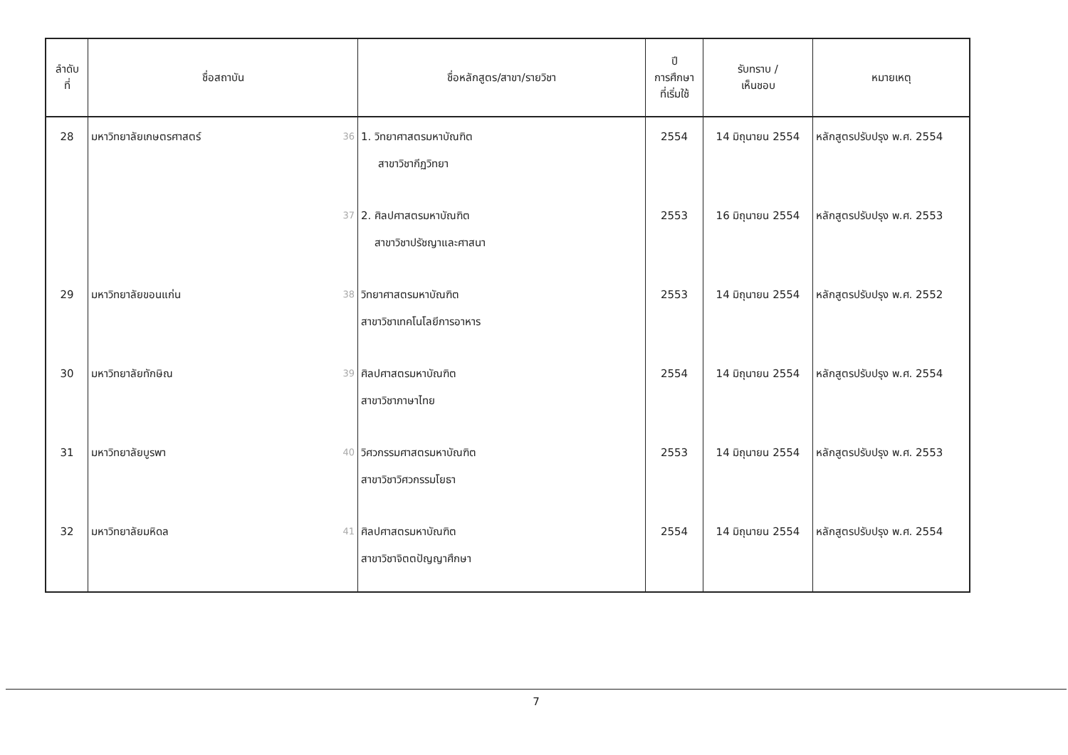| ลำดับ ที่ | ชื่อสถาบัน | ชื่อหลักสูตร/สาขา/รายวิชา | ปี การศึกษา ที่เริ่มใช้ | รับทราบ / เห็นชอบ | หมายเหตุ |
| --- | --- | --- | --- | --- | --- |
| 28 | มหาวิทยาลัยเกษตรศาสตร์ 36 | 1. วิทยาศาสตรมหาบัณฑิต สาขาวิชากีฏวิทยา | 2554 | 14 มิถุนายน 2554 | หลักสูตรปรับปรุง พ.ศ. 2554 |
| | 37 | 2. ศิลปศาสตรมหาบัณฑิต สาขาวิชาปรัชญาและศาสนา | 2553 | 16 มิถุนายน 2554 | หลักสูตรปรับปรุง พ.ศ. 2553 |
| 29 | มหาวิทยาลัยขอนแก่น 38 | วิทยาศาสตรมหาบัณฑิต สาขาวิชาเทคโนโลยีการอาหาร | 2553 | 14 มิถุนายน 2554 | หลักสูตรปรับปรุง พ.ศ. 2552 |
| 30 | มหาวิทยาลัยทักษิณ 39 | ศิลปศาสตรมหาบัณฑิต สาขาวิชาภาษาไทย | 2554 | 14 มิถุนายน 2554 | หลักสูตรปรับปรุง พ.ศ. 2554 |
| 31 | มหาวิทยาลัยบูรพา 40 | วิศวกรรมศาสตรมหาบัณฑิต สาขาวิชาวิศวกรรมโยธา | 2553 | 14 มิถุนายน 2554 | หลักสูตรปรับปรุง พ.ศ. 2553 |
| 32 | มหาวิทยาลัยมหิดล 41 | ศิลปศาสตรมหาบัณฑิต สาขาวิชาจิตตปัญญาศึกษา | 2554 | 14 มิถุนายน 2554 | หลักสูตรปรับปรุง พ.ศ. 2554 |
7